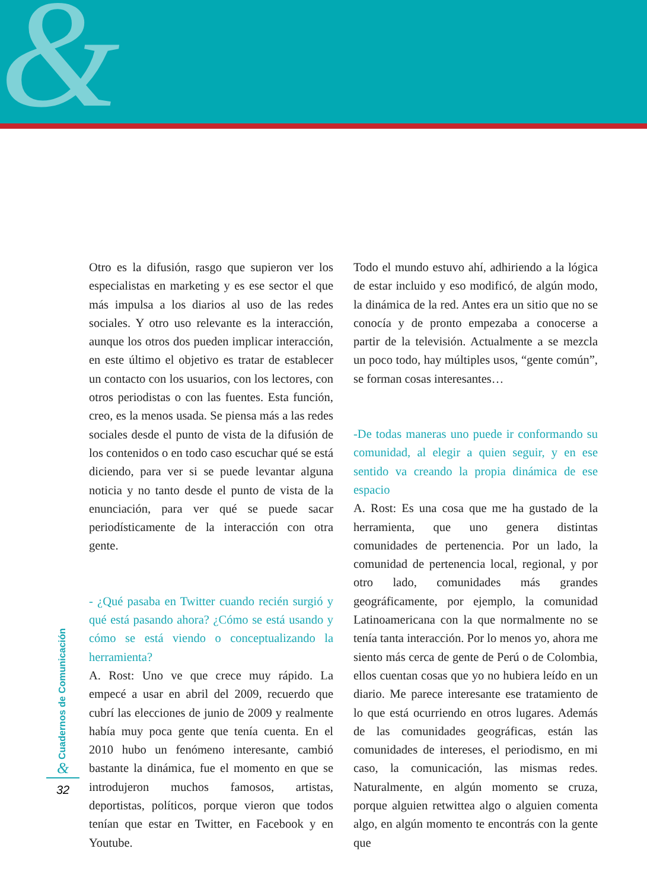&
Otro es la difusión, rasgo que supieron ver los especialistas en marketing y es ese sector el que más impulsa a los diarios al uso de las redes sociales. Y otro uso relevante es la interacción, aunque los otros dos pueden implicar interacción, en este último el objetivo es tratar de establecer un contacto con los usuarios, con los lectores, con otros periodistas o con las fuentes. Esta función, creo, es la menos usada. Se piensa más a las redes sociales desde el punto de vista de la difusión de los contenidos o en todo caso escuchar qué se está diciendo, para ver si se puede levantar alguna noticia y no tanto desde el punto de vista de la enunciación, para ver qué se puede sacar periodísticamente de la interacción con otra gente.
- ¿Qué pasaba en Twitter cuando recién surgió y qué está pasando ahora? ¿Cómo se está usando y cómo se está viendo o conceptualizando la herramienta?
A. Rost: Uno ve que crece muy rápido. La empecé a usar en abril del 2009, recuerdo que cubrí las elecciones de junio de 2009 y realmente había muy poca gente que tenía cuenta. En el 2010 hubo un fenómeno interesante, cambió bastante la dinámica, fue el momento en que se introdujeron muchos famosos, artistas, deportistas, políticos, porque vieron que todos tenían que estar en Twitter, en Facebook y en Youtube.
Todo el mundo estuvo ahí, adhiriendo a la lógica de estar incluido y eso modificó, de algún modo, la dinámica de la red. Antes era un sitio que no se conocía y de pronto empezaba a conocerse a partir de la televisión. Actualmente a se mezcla un poco todo, hay múltiples usos, “gente común”, se forman cosas interesantes…
-De todas maneras uno puede ir conformando su comunidad, al elegir a quien seguir, y en ese sentido va creando la propia dinámica de ese espacio
A. Rost: Es una cosa que me ha gustado de la herramienta, que uno genera distintas comunidades de pertenencia. Por un lado, la comunidad de pertenencia local, regional, y por otro lado, comunidades más grandes geográficamente, por ejemplo, la comunidad Latinoamericana con la que normalmente no se tenía tanta interacción. Por lo menos yo, ahora me siento más cerca de gente de Perú o de Colombia, ellos cuentan cosas que yo no hubiera leído en un diario. Me parece interesante ese tratamiento de lo que está ocurriendo en otros lugares. Además de las comunidades geográficas, están las comunidades de intereses, el periodismo, en mi caso, la comunicación, las mismas redes. Naturalmente, en algún momento se cruza, porque alguien retwittea algo o alguien comenta algo, en algún momento te encontrás con la gente que
Cuadernos de Comunicación
&
32